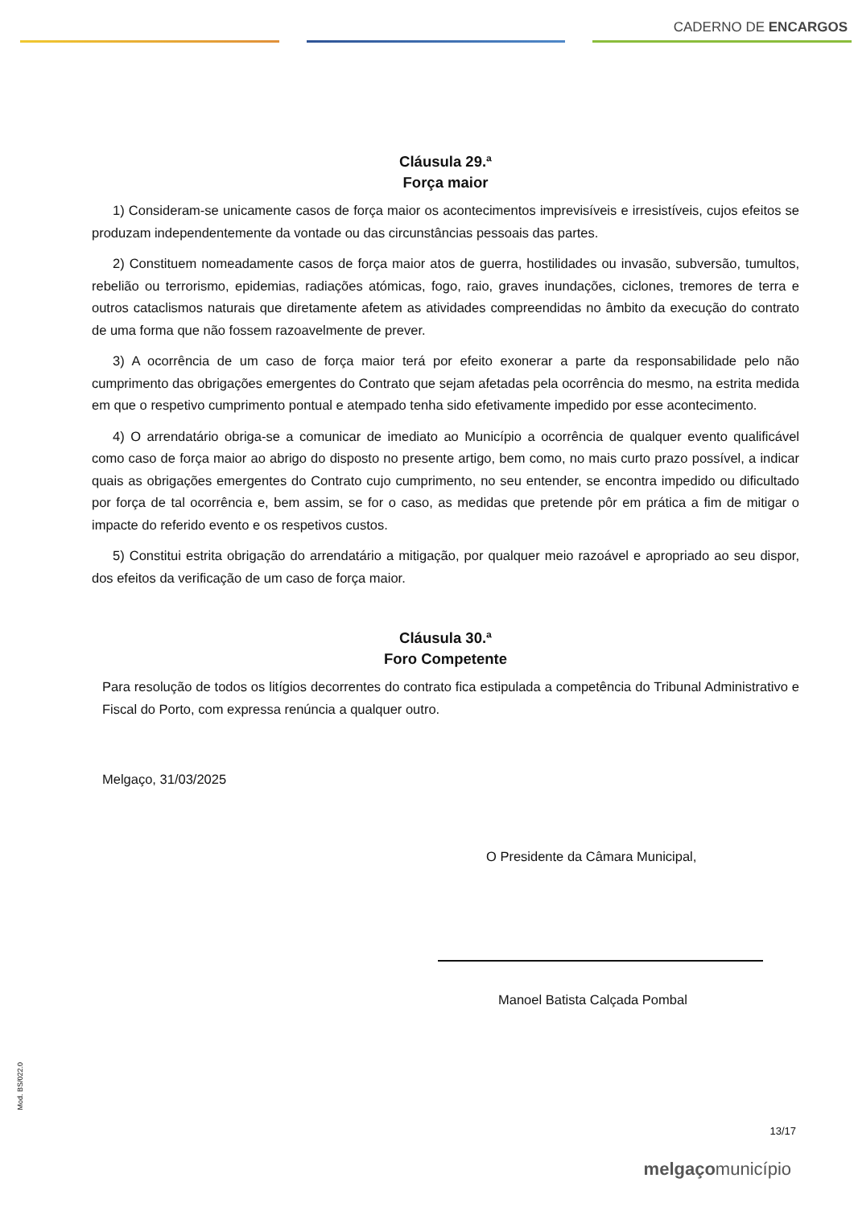CADERNO DE ENCARGOS
Cláusula 29.ª
Força maior
1) Consideram-se unicamente casos de força maior os acontecimentos imprevisíveis e irresistíveis, cujos efeitos se produzam independentemente da vontade ou das circunstâncias pessoais das partes.
2) Constituem nomeadamente casos de força maior atos de guerra, hostilidades ou invasão, subversão, tumultos, rebelião ou terrorismo, epidemias, radiações atómicas, fogo, raio, graves inundações, ciclones, tremores de terra e outros cataclismos naturais que diretamente afetem as atividades compreendidas no âmbito da execução do contrato de uma forma que não fossem razoavelmente de prever.
3) A ocorrência de um caso de força maior terá por efeito exonerar a parte da responsabilidade pelo não cumprimento das obrigações emergentes do Contrato que sejam afetadas pela ocorrência do mesmo, na estrita medida em que o respetivo cumprimento pontual e atempado tenha sido efetivamente impedido por esse acontecimento.
4) O arrendatário obriga-se a comunicar de imediato ao Município a ocorrência de qualquer evento qualificável como caso de força maior ao abrigo do disposto no presente artigo, bem como, no mais curto prazo possível, a indicar quais as obrigações emergentes do Contrato cujo cumprimento, no seu entender, se encontra impedido ou dificultado por força de tal ocorrência e, bem assim, se for o caso, as medidas que pretende pôr em prática a fim de mitigar o impacte do referido evento e os respetivos custos.
5) Constitui estrita obrigação do arrendatário a mitigação, por qualquer meio razoável e apropriado ao seu dispor, dos efeitos da verificação de um caso de força maior.
Cláusula 30.ª
Foro Competente
Para resolução de todos os litígios decorrentes do contrato fica estipulada a competência do Tribunal Administrativo e Fiscal do Porto, com expressa renúncia a qualquer outro.
Melgaço, 31/03/2025
O Presidente da Câmara Municipal,
Manoel Batista Calçada Pombal
Mod. BS/022.0
13/17
melgaçomunicípio